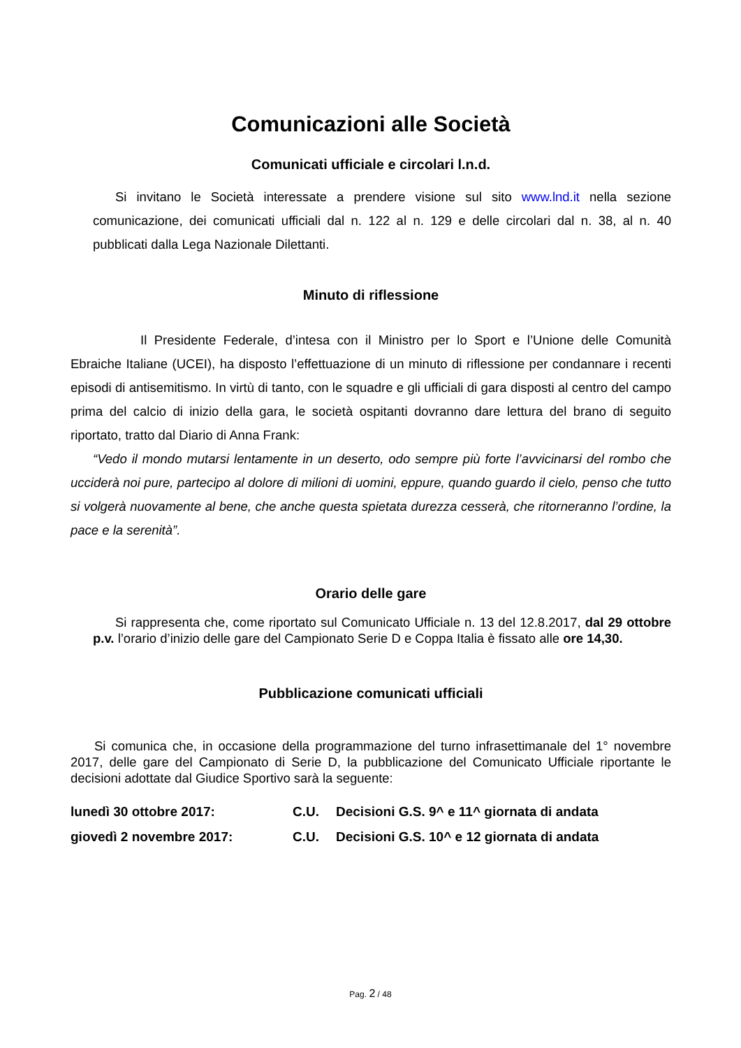Comunicazioni alle Società
Comunicati ufficiale e circolari l.n.d.
Si invitano le Società interessate a prendere visione sul sito www.lnd.it nella sezione comunicazione, dei comunicati ufficiali dal n. 122 al n. 129 e delle circolari dal n. 38, al n. 40 pubblicati dalla Lega Nazionale Dilettanti.
Minuto di riflessione
Il Presidente Federale, d’intesa con il Ministro per lo Sport e l’Unione delle Comunità Ebraiche Italiane (UCEI), ha disposto l’effettuazione di un minuto di riflessione per condannare i recenti episodi di antisemitismo. In virtù di tanto, con le squadre e gli ufficiali di gara disposti al centro del campo prima del calcio di inizio della gara, le società ospitanti dovranno dare lettura del brano di seguito riportato, tratto dal Diario di Anna Frank:
“Vedo il mondo mutarsi lentamente in un deserto, odo sempre più forte l’avvicinarsi del rombo che ucciderà noi pure, partecipo al dolore di milioni di uomini, eppure, quando guardo il cielo, penso che tutto si volgerà nuovamente al bene, che anche questa spietata durezza cesserà, che ritorneranno l’ordine, la pace e la serenità”.
Orario delle gare
Si rappresenta che, come riportato sul Comunicato Ufficiale n. 13 del 12.8.2017, dal 29 ottobre p.v. l’orario d’inizio delle gare del Campionato Serie D e Coppa Italia è fissato alle ore 14,30.
Pubblicazione comunicati ufficiali
Si comunica che, in occasione della programmazione del turno infrasettimanale del 1° novembre 2017, delle gare del Campionato di Serie D, la pubblicazione del Comunicato Ufficiale riportante le decisioni adottate dal Giudice Sportivo sarà la seguente:
lunedì 30 ottobre 2017: C.U. Decisioni G.S. 9^ e 11^ giornata di andata
giovedì 2 novembre 2017: C.U. Decisioni G.S. 10^ e 12 giornata di andata
Pag. 2 / 48